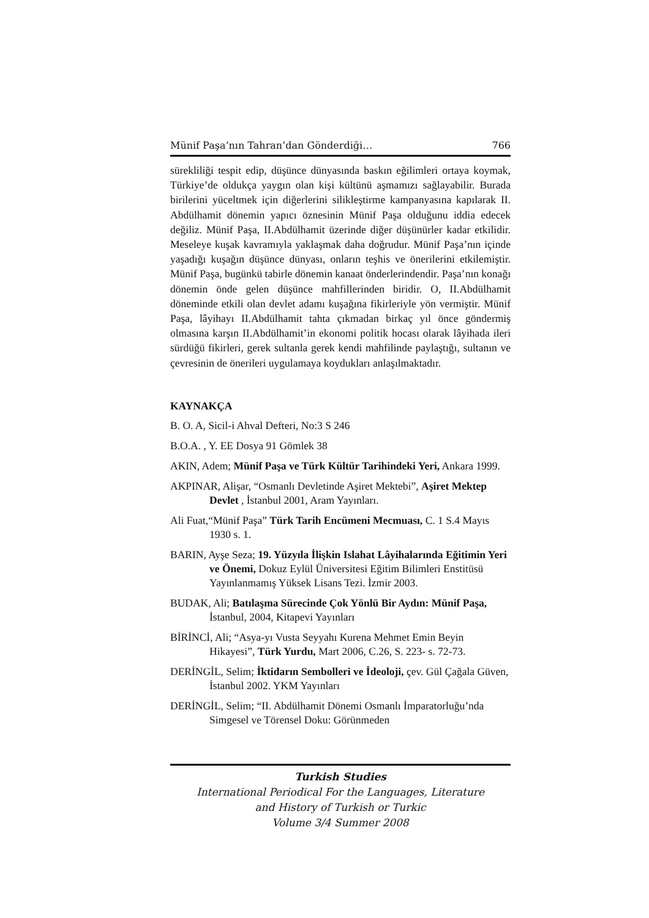Münif Paşa’nın Tahran’dan Gönderdiği… 766
sürekliliği tespit edip, düşünce dünyasında baskın eğilimleri ortaya koymak, Türkiye’de oldukça yaygın olan kişi kültünü aşmamızı sağlayabilir. Burada birilerini yüceltmek için diğerlerini silikleştirme kampanyasına kapılarak II. Abdülhamit dönemin yapıcı öznesinin Münif Paşa olduğunu iddia edecek değiliz. Münif Paşa, II.Abdülhamit üzerinde diğer düşünürler kadar etkilidir. Meseleye kuşak kavramıyla yaklaşmak daha doğrudur. Münif Paşa’nın içinde yaşadığı kuşağın düşünce dünyası, onların teşhis ve önerilerini etkilemiştir. Münif Paşa, bugünkü tabirle dönemin kanaat önderlerindendir. Paşa’nın konağı dönemin önde gelen düşünce mahfillerinden biridir. O, II.Abdülhamit döneminde etkili olan devlet adamı kuşağına fikirleriyle yön vermiştir. Münif Paşa, lâyihayı II.Abdülhamit tahta çıkmadan birkaç yıl önce göndermiş olmasına karşın II.Abdülhamit’in ekonomi politik hocası olarak lâyihada ileri sürdüğü fikirleri, gerek sultanla gerek kendi mahfilinde paylaştığı, sultanın ve çevresinin de önerileri uygulamaya koydukları anlaşılmaktadır.
KAYNAKÇA
B. O. A, Sicil-i Ahval Defteri, No:3 S 246
B.O.A. , Y. EE Dosya 91 Gömlek 38
AKIN, Adem; Münif Paşa ve Türk Kültür Tarihindeki Yeri, Ankara 1999.
AKPINAR, Alişar, “Osmanlı Devletinde Aşiret Mektebi”, Aşiret Mektep Devlet , İstanbul 2001, Aram Yayınları.
Ali Fuat,“Münif Paşa” Türk Tarih Encümeni Mecmuası, C. 1 S.4 Mayıs 1930 s. 1.
BARIN, Ayşe Seza; 19. Yüzyıla İlişkin Islahat Lâyihalarında Eğitimin Yeri ve Önemi, Dokuz Eylül Üniversitesi Eğitim Bilimleri Enstitüsü Yayınlanmamış Yüksek Lisans Tezi. İzmir 2003.
BUDAK, Ali; Batılaşma Sürecinde Çok Yönlü Bir Aydın: Münif Paşa, İstanbul, 2004, Kitapevi Yayınları
BİRİNCİ, Ali; “Asya-yı Vusta Seyyahı Kurena Mehmet Emin Beyin Hikayesi”, Türk Yurdu, Mart 2006, C.26, S. 223- s. 72-73.
DERİNGİL, Selim; İktidarın Sembolleri ve İdeoloji, çev. Gül Çağala Güven, İstanbul 2002. YKM Yayınları
DERİNGİL, Selim; “II. Abdülhamit Dönemi Osmanlı İmparatorluğu’nda Simgesel ve Törensel Doku: Görünmeden
Turkish Studies
International Periodical For the Languages, Literature
and History of Turkish or Turkic
Volume 3/4 Summer 2008